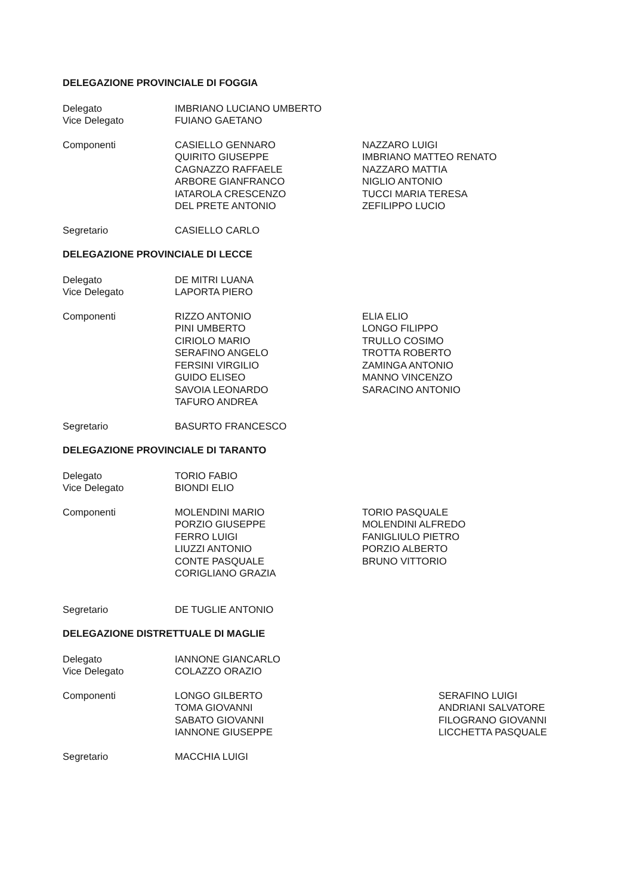DELEGAZIONE PROVINCIALE DI FOGGIA
Delegato
Vice Delegato
IMBRIANO LUCIANO UMBERTO
FUIANO GAETANO
Componenti CASIELLO GENNARO
QUIRITO GIUSEPPE
CAGNAZZO RAFFAELE
ARBORE GIANFRANCO
IATAROLA CRESCENZO
DEL PRETE ANTONIO
NAZZARO LUIGI
IMBRIANO MATTEO RENATO
NAZZARO MATTIA
NIGLIO ANTONIO
TUCCI MARIA TERESA
ZEFILIPPO LUCIO
Segretario CASIELLO CARLO
DELEGAZIONE PROVINCIALE DI LECCE
Delegato
Vice Delegato
DE MITRI LUANA
LAPORTA PIERO
Componenti RIZZO ANTONIO
PINI UMBERTO
CIRIOLO MARIO
SERAFINO ANGELO
FERSINI VIRGILIO
GUIDO ELISEO
SAVOIA LEONARDO
TAFURO ANDREA
ELIA ELIO
LONGO FILIPPO
TRULLO COSIMO
TROTTA ROBERTO
ZAMINGA ANTONIO
MANNO VINCENZO
SARACINO ANTONIO
Segretario BASURTO FRANCESCO
DELEGAZIONE PROVINCIALE DI TARANTO
Delegato
Vice Delegato
TORIO FABIO
BIONDI ELIO
Componenti MOLENDINI MARIO
PORZIO GIUSEPPE
FERRO LUIGI
LIUZZI ANTONIO
CONTE PASQUALE
CORIGLIANO GRAZIA
TORIO PASQUALE
MOLENDINI ALFREDO
FANIGLIULO PIETRO
PORZIO ALBERTO
BRUNO VITTORIO
Segretario DE TUGLIE ANTONIO
DELEGAZIONE DISTRETTUALE DI MAGLIE
Delegato
Vice Delegato
IANNONE GIANCARLO
COLAZZO ORAZIO
Componenti LONGO GILBERTO
TOMA GIOVANNI
SABATO GIOVANNI
IANNONE GIUSEPPE
SERAFINO LUIGI
ANDRIANI SALVATORE
FILOGRANO GIOVANNI
LICCHETTA PASQUALE
Segretario MACCHIA LUIGI